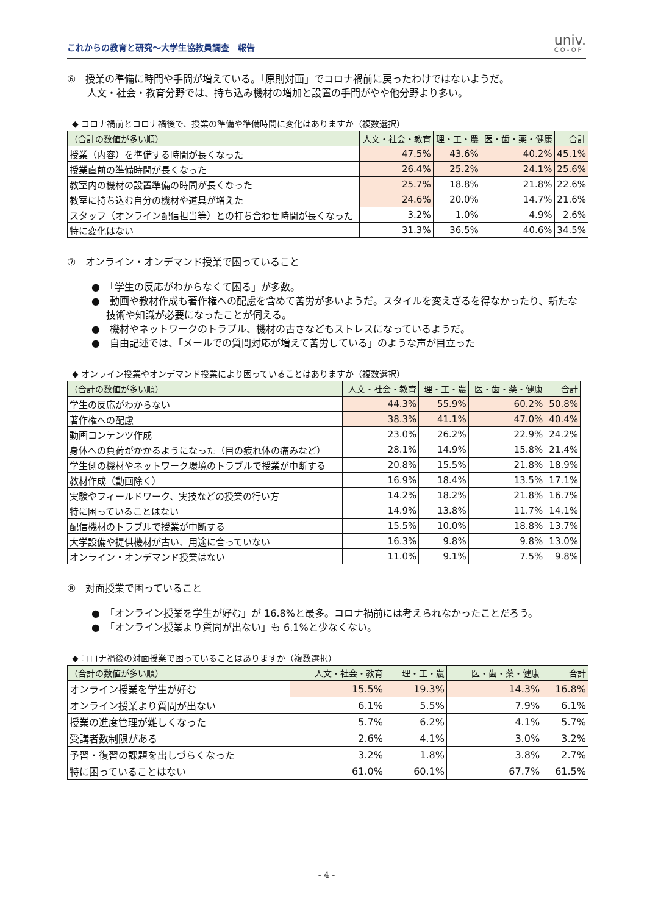これからの教育と研究～大学生協教員調査　報告
univ.
CO-OP
⑥　授業の準備に時間や手間が増えている。「原則対面」でコロナ禍前に戻ったわけではないようだ。
人文・社会・教育分野では、持ち込み機材の増加と設置の手間がやや他分野より多い。
◆ コロナ禍前とコロナ禍後で、授業の準備や準備時間に変化はありますか（複数選択）
| （合計の数値が多い順） | 人文・社会・教育 | 理・工・農 | 医・歯・薬・健康 | 合計 |
| --- | --- | --- | --- | --- |
| 授業（内容）を準備する時間が長くなった | 47.5% | 43.6% | 40.2% | 45.1% |
| 授業直前の準備時間が長くなった | 26.4% | 25.2% | 24.1% | 25.6% |
| 教室内の機材の設置準備の時間が長くなった | 25.7% | 18.8% | 21.8% | 22.6% |
| 教室に持ち込む自分の機材や道具が増えた | 24.6% | 20.0% | 14.7% | 21.6% |
| スタッフ（オンライン配信担当等）との打ち合わせ時間が長くなった | 3.2% | 1.0% | 4.9% | 2.6% |
| 特に変化はない | 31.3% | 36.5% | 40.6% | 34.5% |
⑦　オンライン・オンデマンド授業で困っていること
●　「学生の反応がわからなくて困る」が多数。
●　動画や教材作成も著作権への配慮を含めて苦労が多いようだ。スタイルを変えざるを得なかったり、新たな技術や知識が必要になったことが伺える。
●　機材やネットワークのトラブル、機材の古さなどもストレスになっているようだ。
●　自由記述では、「メールでの質問対応が増えて苦労している」のような声が目立った
◆ オンライン授業やオンデマンド授業により困っていることはありますか（複数選択）
| （合計の数値が多い順） | 人文・社会・教育 | 理・工・農 | 医・歯・薬・健康 | 合計 |
| --- | --- | --- | --- | --- |
| 学生の反応がわからない | 44.3% | 55.9% | 60.2% | 50.8% |
| 著作権への配慮 | 38.3% | 41.1% | 47.0% | 40.4% |
| 動画コンテンツ作成 | 23.0% | 26.2% | 22.9% | 24.2% |
| 身体への負荷がかかるようになった（目の疲れ体の痛みなど） | 28.1% | 14.9% | 15.8% | 21.4% |
| 学生側の機材やネットワーク環境のトラブルで授業が中断する | 20.8% | 15.5% | 21.8% | 18.9% |
| 教材作成（動画除く） | 16.9% | 18.4% | 13.5% | 17.1% |
| 実験やフィールドワーク、実技などの授業の行い方 | 14.2% | 18.2% | 21.8% | 16.7% |
| 特に困っていることはない | 14.9% | 13.8% | 11.7% | 14.1% |
| 配信機材のトラブルで授業が中断する | 15.5% | 10.0% | 18.8% | 13.7% |
| 大学設備や提供機材が古い、用途に合っていない | 16.3% | 9.8% | 9.8% | 13.0% |
| オンライン・オンデマンド授業はない | 11.0% | 9.1% | 7.5% | 9.8% |
⑧　対面授業で困っていること
●　「オンライン授業を学生が好む」が 16.8%と最多。コロナ禍前には考えられなかったことだろう。
●　「オンライン授業より質問が出ない」も 6.1%と少なくない。
◆ コロナ禍後の対面授業で困っていることはありますか（複数選択）
| （合計の数値が多い順） | 人文・社会・教育 | 理・工・農 | 医・歯・薬・健康 | 合計 |
| --- | --- | --- | --- | --- |
| オンライン授業を学生が好む | 15.5% | 19.3% | 14.3% | 16.8% |
| オンライン授業より質問が出ない | 6.1% | 5.5% | 7.9% | 6.1% |
| 授業の進度管理が難しくなった | 5.7% | 6.2% | 4.1% | 5.7% |
| 受講者数制限がある | 2.6% | 4.1% | 3.0% | 3.2% |
| 予習・復習の課題を出しづらくなった | 3.2% | 1.8% | 3.8% | 2.7% |
| 特に困っていることはない | 61.0% | 60.1% | 67.7% | 61.5% |
- 4 -